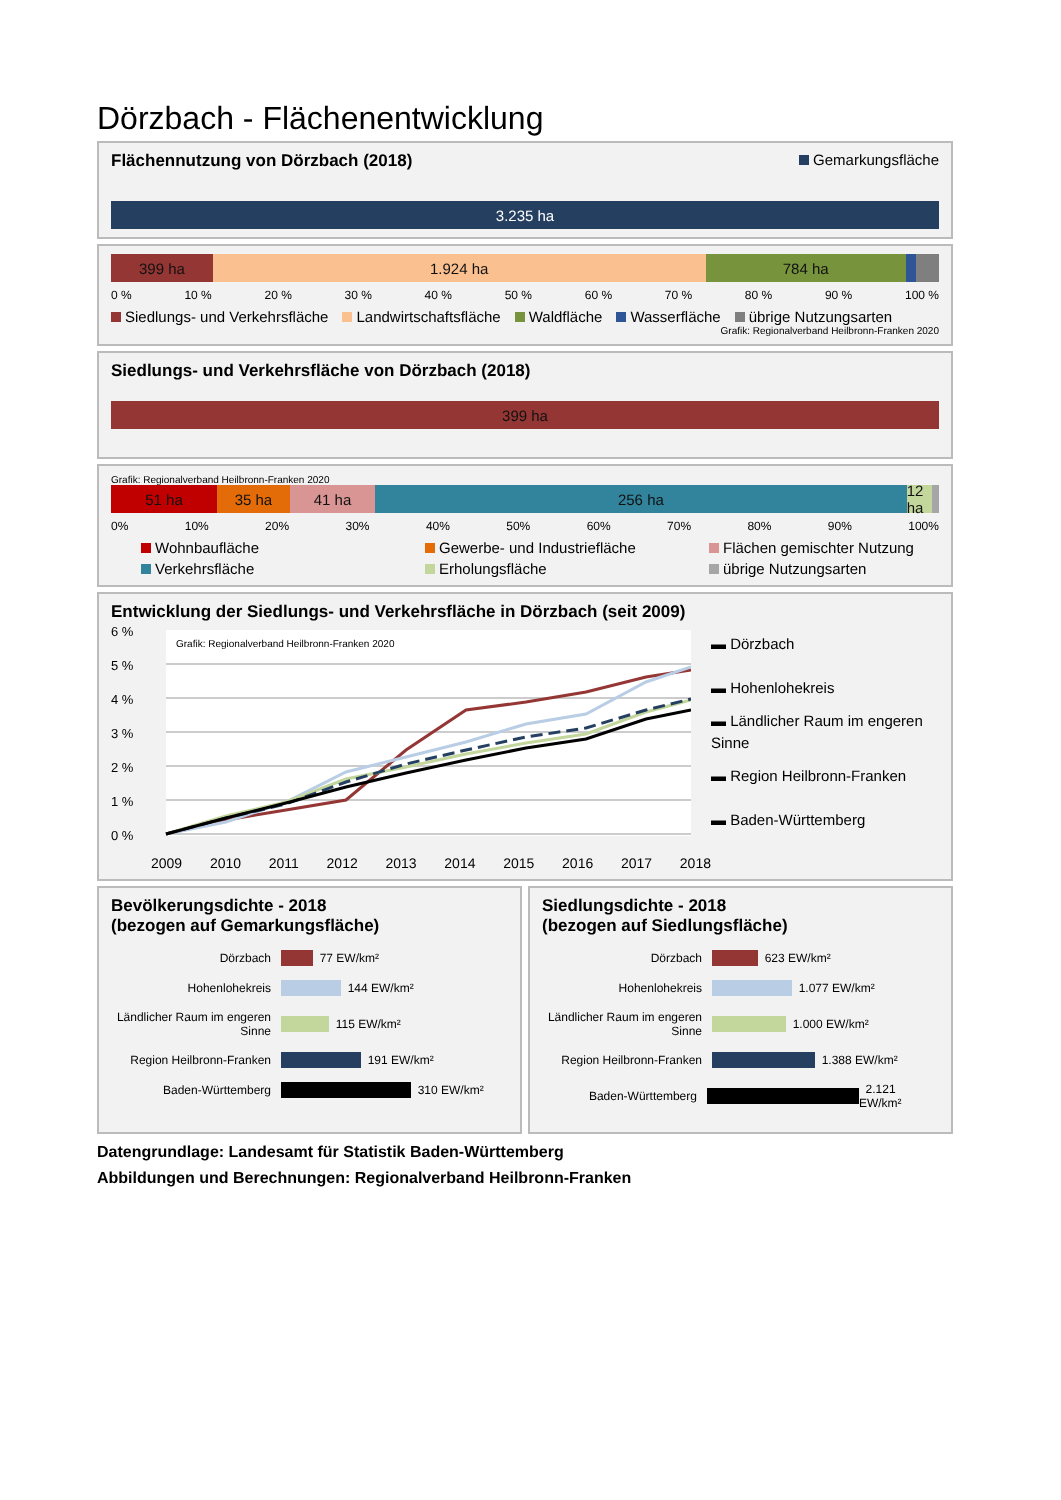Dörzbach - Flächenentwicklung
Flächennutzung von Dörzbach (2018) Gemarkungsfläche
3.235 ha
399 ha 1.924 ha 784 ha
0 % 10 % 20 % 30 % 40 % 50 % 60 % 70 % 80 % 90 % 100 %
Siedlungs- und Verkehrsfläche Landwirtschaftsfläche Waldfläche Wasserfläche übrige Nutzungsarten
Grafik: Regionalverband Heilbronn-Franken 2020
Siedlungs- und Verkehrsfläche von Dörzbach (2018)
399 ha
Grafik: Regionalverband Heilbronn-Franken 2020
51 ha 35 ha 41 ha 256 ha 12 ha
0% 10% 20% 30% 40% 50% 60% 70% 80% 90% 100%
Wohnbaufläche Gewerbe- und Industriefläche Flächen gemischter Nutzung Verkehrsfläche Erholungsfläche übrige Nutzungsarten
Entwicklung der Siedlungs- und Verkehrsfläche in Dörzbach (seit 2009)
6 %
5 %
4 %
3 %
2 %
1 %
0 %
Grafik: Regionalverband Heilbronn-Franken 2020
2009 2010 2011 2012 2013 2014 2015 2016 2017 2018
▬ Dörzbach
▬ Hohenlohekreis
▬ Ländlicher Raum im engeren Sinne
▬ Region Heilbronn-Franken
▬ Baden-Württemberg
Bevölkerungsdichte - 2018
(bezogen auf Gemarkungsfläche)
Dörzbach 77 EW/km²
Hohenlohekreis 144 EW/km²
Ländlicher Raum im engeren Sinne 115 EW/km²
Region Heilbronn-Franken 191 EW/km²
Baden-Württemberg 310 EW/km²
Siedlungsdichte - 2018
(bezogen auf Siedlungsfläche)
Dörzbach 623 EW/km²
Hohenlohekreis 1.077 EW/km²
Ländlicher Raum im engeren Sinne 1.000 EW/km²
Region Heilbronn-Franken 1.388 EW/km²
Baden-Württemberg 2.121 EW/km²
Datengrundlage: Landesamt für Statistik Baden-Württemberg
Abbildungen und Berechnungen: Regionalverband Heilbronn-Franken